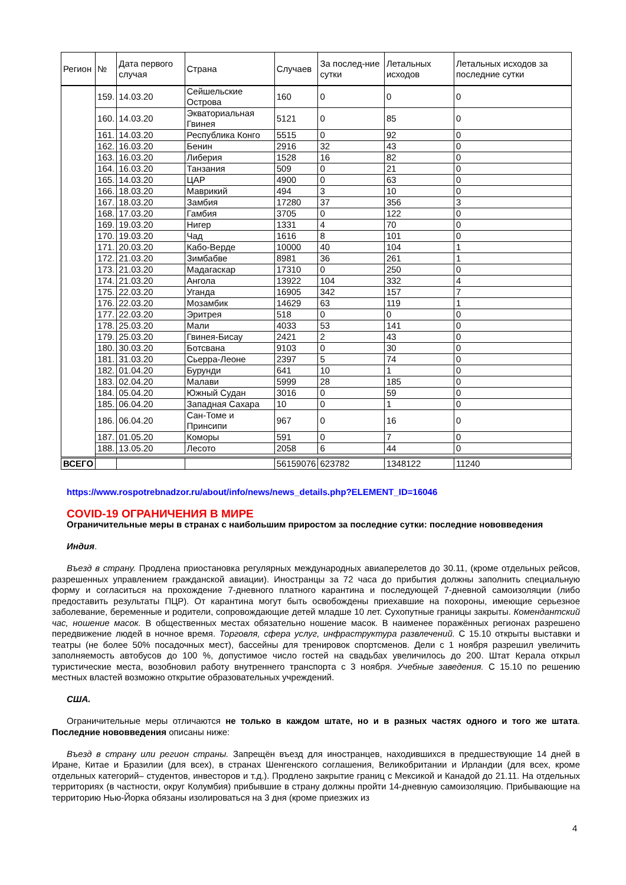| Регион | № | Дата первого случая | Страна | Случаев | За послед-ние сутки | Летальных исходов | Летальных исходов за последние сутки |
| --- | --- | --- | --- | --- | --- | --- | --- |
| | 159. | 14.03.20 | Сейшельские Острова | 160 | 0 | 0 | 0 |
| | 160. | 14.03.20 | Экваториальная Гвинея | 5121 | 0 | 85 | 0 |
| | 161. | 14.03.20 | Республика Конго | 5515 | 0 | 92 | 0 |
| | 162. | 16.03.20 | Бенин | 2916 | 32 | 43 | 0 |
| | 163. | 16.03.20 | Либерия | 1528 | 16 | 82 | 0 |
| | 164. | 16.03.20 | Танзания | 509 | 0 | 21 | 0 |
| | 165. | 14.03.20 | ЦАР | 4900 | 0 | 63 | 0 |
| | 166. | 18.03.20 | Маврикий | 494 | 3 | 10 | 0 |
| | 167. | 18.03.20 | Замбия | 17280 | 37 | 356 | 3 |
| | 168. | 17.03.20 | Гамбия | 3705 | 0 | 122 | 0 |
| | 169. | 19.03.20 | Нигер | 1331 | 4 | 70 | 0 |
| | 170. | 19.03.20 | Чад | 1616 | 8 | 101 | 0 |
| | 171. | 20.03.20 | Кабо-Верде | 10000 | 40 | 104 | 1 |
| | 172. | 21.03.20 | Зимбабве | 8981 | 36 | 261 | 1 |
| | 173. | 21.03.20 | Мадагаскар | 17310 | 0 | 250 | 0 |
| | 174. | 21.03.20 | Ангола | 13922 | 104 | 332 | 4 |
| | 175. | 22.03.20 | Уганда | 16905 | 342 | 157 | 7 |
| | 176. | 22.03.20 | Мозамбик | 14629 | 63 | 119 | 1 |
| | 177. | 22.03.20 | Эритрея | 518 | 0 | 0 | 0 |
| | 178. | 25.03.20 | Мали | 4033 | 53 | 141 | 0 |
| | 179. | 25.03.20 | Гвинея-Бисау | 2421 | 2 | 43 | 0 |
| | 180. | 30.03.20 | Ботсвана | 9103 | 0 | 30 | 0 |
| | 181. | 31.03.20 | Сьерра-Леоне | 2397 | 5 | 74 | 0 |
| | 182. | 01.04.20 | Бурунди | 641 | 10 | 1 | 0 |
| | 183. | 02.04.20 | Малави | 5999 | 28 | 185 | 0 |
| | 184. | 05.04.20 | Южный Судан | 3016 | 0 | 59 | 0 |
| | 185. | 06.04.20 | Западная Сахара | 10 | 0 | 1 | 0 |
| | 186. | 06.04.20 | Сан-Томе и Принсипи | 967 | 0 | 16 | 0 |
| | 187. | 01.05.20 | Коморы | 591 | 0 | 7 | 0 |
| | 188. | 13.05.20 | Лесото | 2058 | 6 | 44 | 0 |
| ВСЕГО | | | | 56159076 | 623782 | 1348122 | 11240 |
https://www.rospotrebnadzor.ru/about/info/news/news_details.php?ELEMENT_ID=16046
COVID-19 ОГРАНИЧЕНИЯ В МИРЕ
Ограничительные меры в странах с наибольшим приростом за последние сутки: последние нововведения
Индия.
Въезд в страну. Продлена приостановка регулярных международных авиаперелетов до 30.11, (кроме отдельных рейсов, разрешенных управлением гражданской авиации). Иностранцы за 72 часа до прибытия должны заполнить специальную форму и согласиться на прохождение 7-дневного платного карантина и последующей 7-дневной самоизоляции (либо предоставить результаты ПЦР). От карантина могут быть освобождены приехавшие на похороны, имеющие серьезное заболевание, беременные и родители, сопровождающие детей младше 10 лет. Сухопутные границы закрыты. Комендантский час, ношение масок. В общественных местах обязательно ношение масок. В наименее поражённых регионах разрешено передвижение людей в ночное время. Торговля, сфера услуг, инфраструктура развлечений. С 15.10 открыты выставки и театры (не более 50% посадочных мест), бассейны для тренировок спортсменов. Дели с 1 ноября разрешил увеличить заполняемость автобусов до 100 %, допустимое число гостей на свадьбах увеличилось до 200. Штат Керала открыл туристические места, возобновил работу внутреннего транспорта с 3 ноября. Учебные заведения. С 15.10 по решению местных властей возможно открытие образовательных учреждений.
США.
Ограничительные меры отличаются не только в каждом штате, но и в разных частях одного и того же штата. Последние нововведения описаны ниже:
Въезд в страну или регион страны. Запрещён въезд для иностранцев, находившихся в предшествующие 14 дней в Иране, Китае и Бразилии (для всех), в странах Шенгенского соглашения, Великобритании и Ирландии (для всех, кроме отдельных категорий– студентов, инвесторов и т.д.). Продлено закрытие границ с Мексикой и Канадой до 21.11. На отдельных территориях (в частности, округ Колумбия) прибывшие в страну должны пройти 14-дневную самоизоляцию. Прибывающие на территорию Нью-Йорка обязаны изолироваться на 3 дня (кроме приезжих из
4